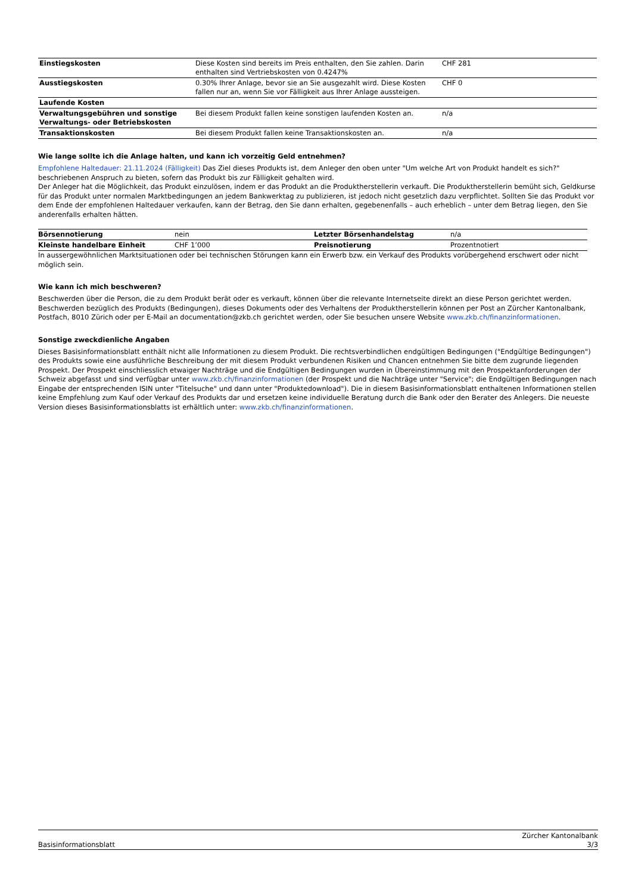| Einstiegskosten | Diese Kosten sind bereits im Preis enthalten, den Sie zahlen. Darin enthalten sind Vertriebskosten von 0.4247% | CHF 281 |
| Ausstiegskosten | 0.30% Ihrer Anlage, bevor sie an Sie ausgezahlt wird. Diese Kosten fallen nur an, wenn Sie vor Fälligkeit aus Ihrer Anlage aussteigen. | CHF 0 |
| Laufende Kosten | | |
| Verwaltungsgebühren und sonstige Verwaltungs- oder Betriebskosten | Bei diesem Produkt fallen keine sonstigen laufenden Kosten an. | n/a |
| Transaktionskosten | Bei diesem Produkt fallen keine Transaktionskosten an. | n/a |
Wie lange sollte ich die Anlage halten, und kann ich vorzeitig Geld entnehmen?
Empfohlene Haltedauer: 21.11.2024 (Fälligkeit) Das Ziel dieses Produkts ist, dem Anleger den oben unter "Um welche Art von Produkt handelt es sich?" beschriebenen Anspruch zu bieten, sofern das Produkt bis zur Fälligkeit gehalten wird.
Der Anleger hat die Möglichkeit, das Produkt einzulösen, indem er das Produkt an die Produktherstellerin verkauft. Die Produktherstellerin bemüht sich, Geldkurse für das Produkt unter normalen Marktbedingungen an jedem Bankwerktag zu publizieren, ist jedoch nicht gesetzlich dazu verpflichtet. Sollten Sie das Produkt vor dem Ende der empfohlenen Haltedauer verkaufen, kann der Betrag, den Sie dann erhalten, gegebenenfalls – auch erheblich – unter dem Betrag liegen, den Sie anderenfalls erhalten hätten.
| Börsennotierung | nein | Letzter Börsenhandelstag | n/a |
| Kleinste handelbare Einheit | CHF 1’000 | Preisnotierung | Prozentnotiert |
In aussergewöhnlichen Marktsituationen oder bei technischen Störungen kann ein Erwerb bzw. ein Verkauf des Produkts vorübergehend erschwert oder nicht möglich sein.
Wie kann ich mich beschweren?
Beschwerden über die Person, die zu dem Produkt berät oder es verkauft, können über die relevante Internetseite direkt an diese Person gerichtet werden. Beschwerden bezüglich des Produkts (Bedingungen), dieses Dokuments oder des Verhaltens der Produktherstellerin können per Post an Zürcher Kantonalbank, Postfach, 8010 Zürich oder per E-Mail an documentation@zkb.ch gerichtet werden, oder Sie besuchen unsere Website www.zkb.ch/finanzinformationen.
Sonstige zweckdienliche Angaben
Dieses Basisinformationsblatt enthält nicht alle Informationen zu diesem Produkt. Die rechtsverbindlichen endgültigen Bedingungen ("Endgültige Bedingungen") des Produkts sowie eine ausführliche Beschreibung der mit diesem Produkt verbundenen Risiken und Chancen entnehmen Sie bitte dem zugrunde liegenden Prospekt. Der Prospekt einschliesslich etwaiger Nachträge und die Endgültigen Bedingungen wurden in Übereinstimmung mit den Prospektanforderungen der Schweiz abgefasst und sind verfügbar unter www.zkb.ch/finanzinformationen (der Prospekt und die Nachträge unter "Service"; die Endgültigen Bedingungen nach Eingabe der entsprechenden ISIN unter "Titelsuche" und dann unter "Produktedownload"). Die in diesem Basisinformationsblatt enthaltenen Informationen stellen keine Empfehlung zum Kauf oder Verkauf des Produkts dar und ersetzen keine individuelle Beratung durch die Bank oder den Berater des Anlegers. Die neueste Version dieses Basisinformationsblatts ist erhältlich unter: www.zkb.ch/finanzinformationen.
Basisinformationsblatt Zürcher Kantonalbank
3/3